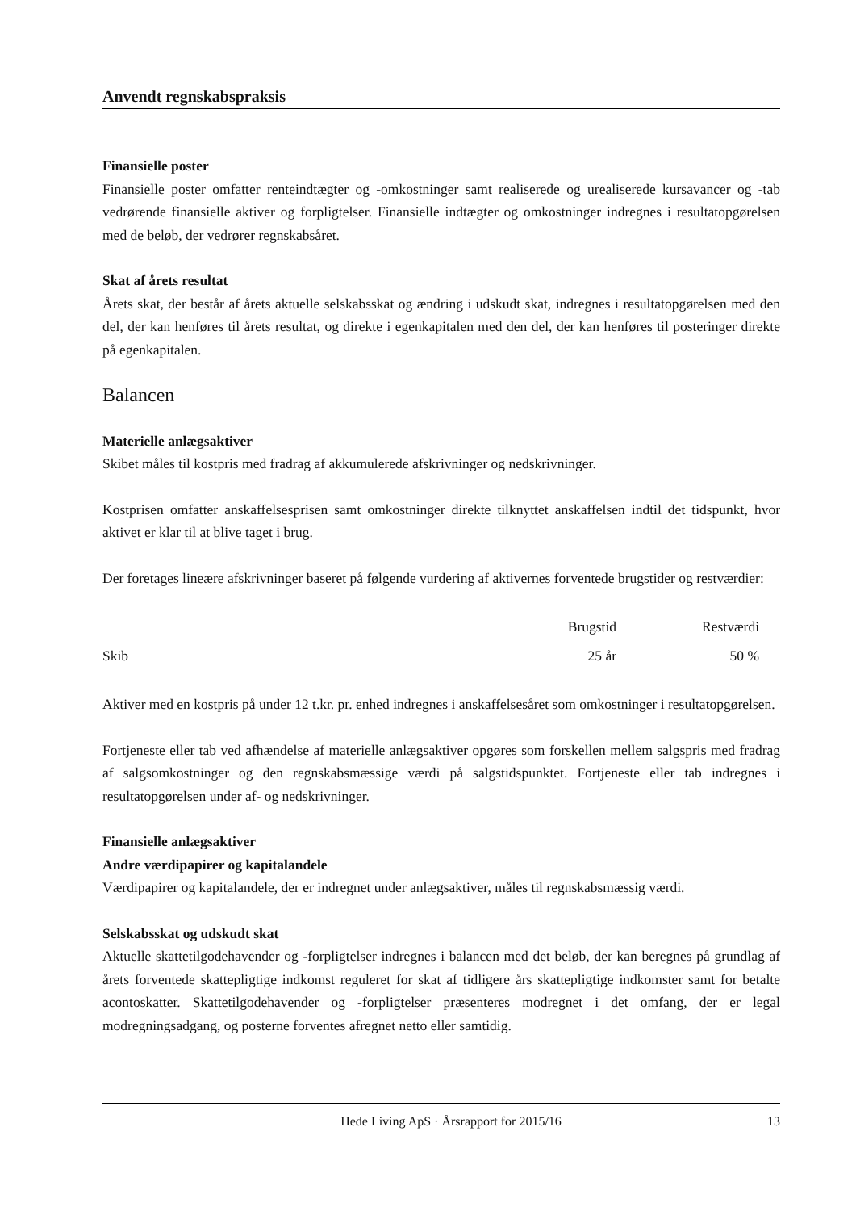Anvendt regnskabspraksis
Finansielle poster
Finansielle poster omfatter renteindtægter og -omkostninger samt realiserede og urealiserede kursavancer og -tab vedrørende finansielle aktiver og forpligtelser. Finansielle indtægter og omkostninger indregnes i resultatopgørelsen med de beløb, der vedrører regnskabsåret.
Skat af årets resultat
Årets skat, der består af årets aktuelle selskabsskat og ændring i udskudt skat, indregnes i resultatopgørelsen med den del, der kan henføres til årets resultat, og direkte i egenkapitalen med den del, der kan henføres til posteringer direkte på egenkapitalen.
Balancen
Materielle anlægsaktiver
Skibet måles til kostpris med fradrag af akkumulerede afskrivninger og nedskrivninger.
Kostprisen omfatter anskaffelsesprisen samt omkostninger direkte tilknyttet anskaffelsen indtil det tidspunkt, hvor aktivet er klar til at blive taget i brug.
Der foretages lineære afskrivninger baseret på følgende vurdering af aktivernes forventede brugstider og restværdier:
| | Brugstid | Restværdi |
| --- | --- | --- |
| Skib | 25 år | 50 % |
Aktiver med en kostpris på under 12 t.kr. pr. enhed indregnes i anskaffelsesåret som omkostninger i resultatopgørelsen.
Fortjeneste eller tab ved afhændelse af materielle anlægsaktiver opgøres som forskellen mellem salgspris med fradrag af salgsomkostninger og den regnskabsmæssige værdi på salgstidspunktet. Fortjeneste eller tab indregnes i resultatopgørelsen under af- og nedskrivninger.
Finansielle anlægsaktiver
Andre værdipapirer og kapitalandele
Værdipapirer og kapitalandele, der er indregnet under anlægsaktiver, måles til regnskabsmæssig værdi.
Selskabsskat og udskudt skat
Aktuelle skattetilgodehavender og -forpligtelser indregnes i balancen med det beløb, der kan beregnes på grundlag af årets forventede skattepligtige indkomst reguleret for skat af tidligere års skattepligtige indkomster samt for betalte acontoskatter. Skattetilgodehavender og -forpligtelser præsenteres modregnet i det omfang, der er legal modregningsadgang, og posterne forventes afregnet netto eller samtidig.
Hede Living ApS · Årsrapport for 2015/16 13